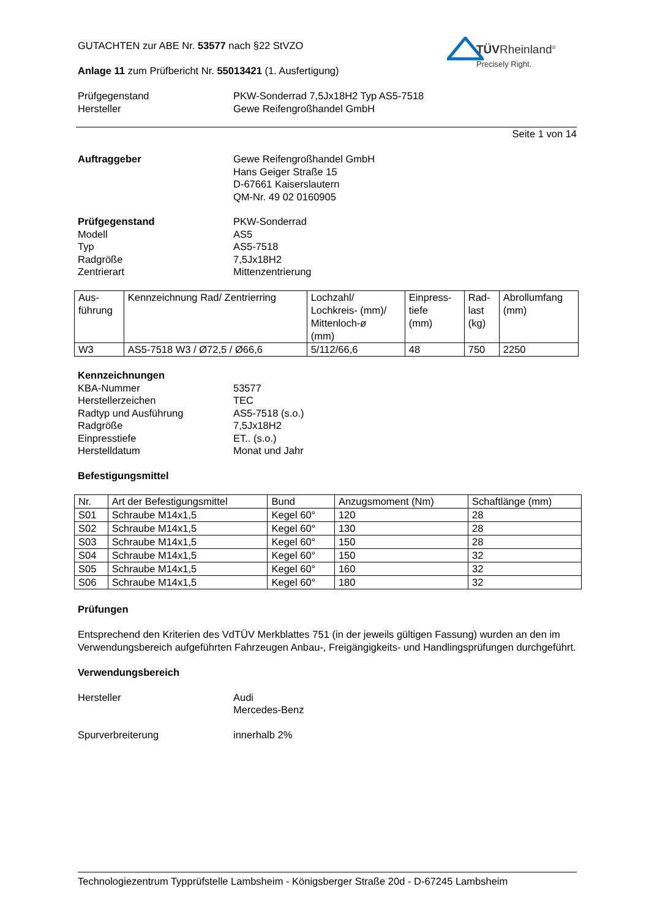TÜVRheinland<sup>®</sup>
Precisely Right.
GUTACHTEN zur ABE Nr. 53577 nach §22 StVZO
Anlage 11 zum Prüfbericht Nr. 55013421 (1. Ausfertigung)
Prüfgegenstand PKW-Sonderrad 7,5Jx18H2 Typ AS5-7518
Hersteller Gewe Reifengroßhandel GmbH
Seite 1 von 14
Auftraggeber Gewe Reifengroßhandel GmbH
Hans Geiger Straße 15
D-67661 Kaiserslautern
QM-Nr. 49 02 0160905
Prüfgegenstand PKW-Sonderrad
Modell AS5
Typ AS5-7518
Radgröße 7,5Jx18H2
Zentrierart Mittenzentrierung
| Aus- führung | Kennzeichnung Rad/ Zentrierring | Lochzahl/ Lochkreis- (mm)/ Mittenloch-ø (mm) | Einpress- tiefe (mm) | Rad- last (kg) | Abrollumfang (mm) |
| W3 | AS5-7518 W3 / Ø72,5 / Ø66,6 | 5/112/66,6 | 48 | 750 | 2250 |
Kennzeichnungen
KBA-Nummer 53577
Herstellerzeichen TEC
Radtyp und Ausführung AS5-7518 (s.o.)
Radgröße 7,5Jx18H2
Einpresstiefe ET.. (s.o.)
Herstelldatum Monat und Jahr
Befestigungsmittel
| Nr. | Art der Befestigungsmittel | Bund | Anzugsmoment (Nm) | Schaftlänge (mm) |
| S01 | Schraube M14x1,5 | Kegel 60° | 120 | 28 |
| S02 | Schraube M14x1,5 | Kegel 60° | 130 | 28 |
| S03 | Schraube M14x1,5 | Kegel 60° | 150 | 28 |
| S04 | Schraube M14x1,5 | Kegel 60° | 150 | 32 |
| S05 | Schraube M14x1,5 | Kegel 60° | 160 | 32 |
| S06 | Schraube M14x1,5 | Kegel 60° | 180 | 32 |
Prüfungen
Entsprechend den Kriterien des VdTÜV Merkblattes 751 (in der jeweils gültigen Fassung) wurden an den im Verwendungsbereich aufgeführten Fahrzeugen Anbau-, Freigängigkeits- und Handlingsprüfungen durchgeführt.
Verwendungsbereich
Hersteller Audi
Mercedes-Benz
Spurverbreiterung innerhalb 2%
Technologiezentrum Typprüfstelle Lambsheim - Königsberger Straße 20d - D-67245 Lambsheim